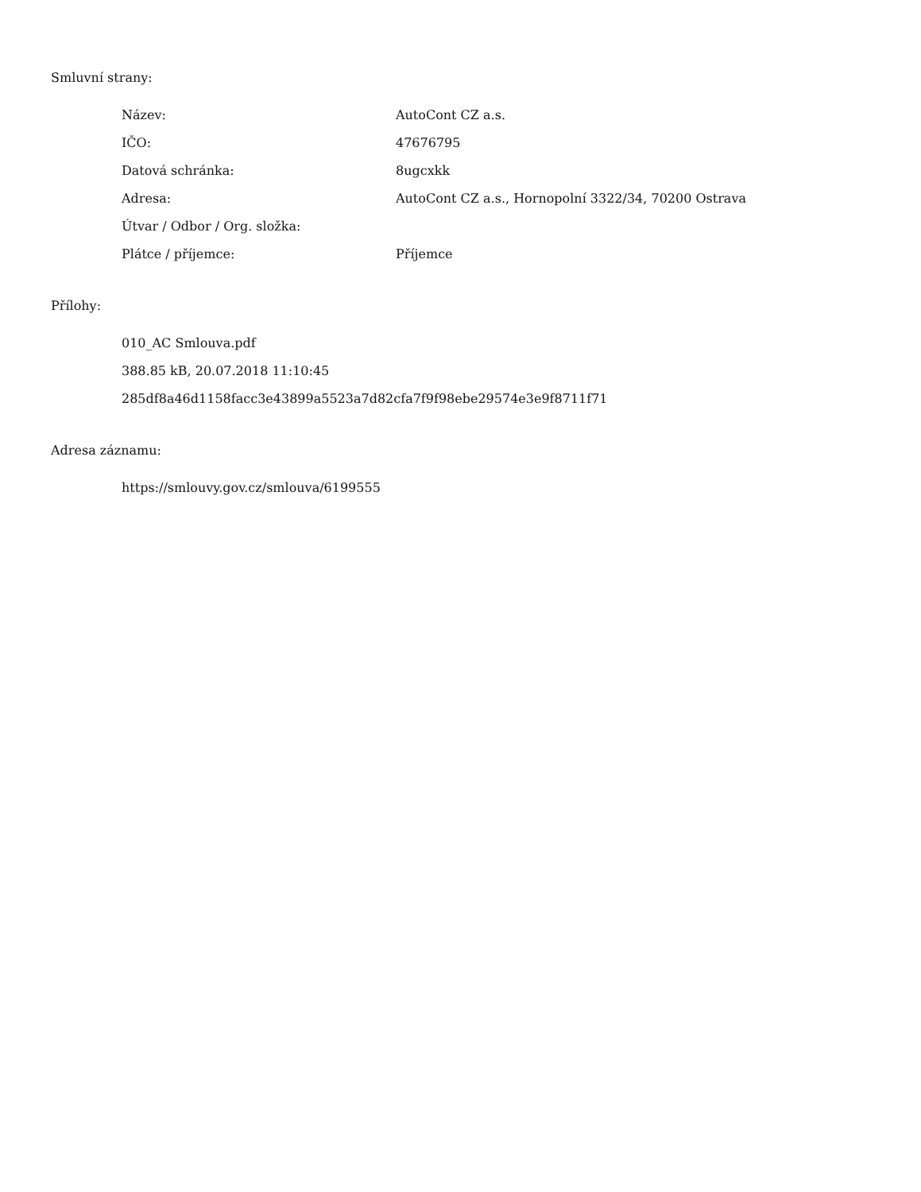Smluvní strany:
| Název: | AutoCont CZ a.s. |
| IČO: | 47676795 |
| Datová schránka: | 8ugcxkk |
| Adresa: | AutoCont CZ a.s., Hornopolní 3322/34, 70200 Ostrava |
| Útvar / Odbor / Org. složka: | |
| Plátce / příjemce: | Příjemce |
Přílohy:
010_AC Smlouva.pdf
388.85 kB, 20.07.2018 11:10:45
285df8a46d1158facc3e43899a5523a7d82cfa7f9f98ebe29574e3e9f8711f71
Adresa záznamu:
https://smlouvy.gov.cz/smlouva/6199555